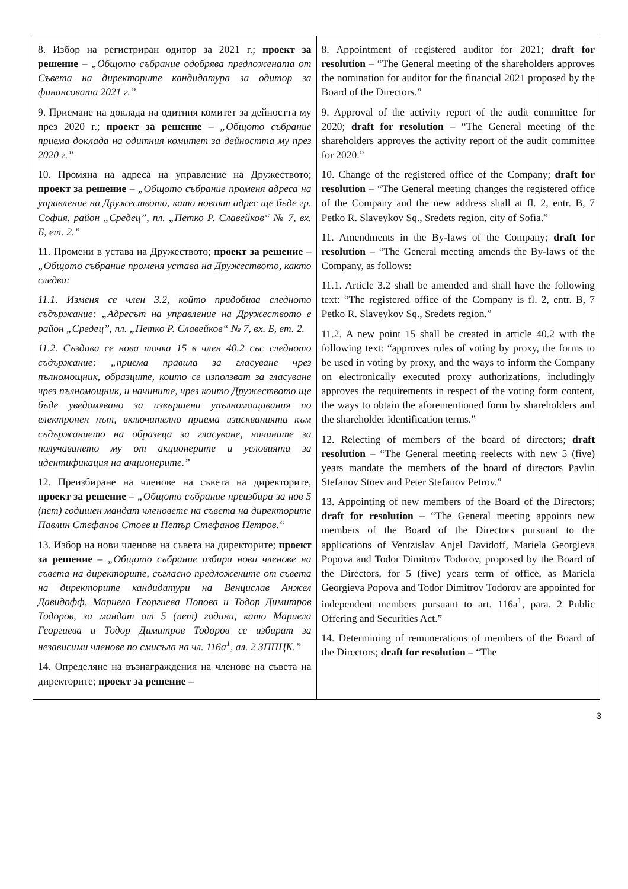| 8. Избор на регистриран одитор за 2021 г.; проект за решение – „Общото събрание одобрява предложената от Съвета на директорите кандидатура за одитор за финансовата 2021 г.” 9. Приемане на доклада на одитния комитет за дейността му през 2020 г.; проект за решение – „Общото събрание приема доклада на одитния комитет за дейността му през 2020 г.” 10. Промяна на адреса на управление на Дружеството; проект за решение – „Общото събрание променя адреса на управление на Дружеството, като новият адрес ще бъде гр. София, район „Средец”, пл. „Петко Р. Славейков“ № 7, вх. Б, ет. 2.” 11. Промени в устава на Дружеството; проект за решение – „Общото събрание променя устава на Дружеството, както следва: 11.1. Изменя се член 3.2, който придобива следното съдържание: „Адресът на управление на Дружеството е район „Средец”, пл. „Петко Р. Славейков“ № 7, вх. Б, ет. 2. 11.2. Създава се нова точка 15 в член 40.2 със следното съдържание: „приема правила за гласуване чрез пълномощник, образците, които се използват за гласуване чрез пълномощник, и начините, чрез които Дружеството ще бъде уведомявано за извършени упълномощавания по електронен път, включително приема изискванията към съдържанието на образеца за гласуване, начините за получаването му от акционерите и условията за идентификация на акционерите.” 12. Преизбиране на членове на съвета на директорите, проект за решение – „Общото събрание преизбира за нов 5 (пет) годишен мандат членовете на съвета на директорите Павлин Стефанов Стоев и Петър Стефанов Петров.“ 13. Избор на нови членове на съвета на директорите; проект за решение – „Общото събрание избира нови членове на съвета на директорите, съгласно предложените от съвета на директорите кандидатури на Венцислав Анжел Давидофф, Мариела Георгиева Попова и Тодор Димитров Тодоров, за мандат от 5 (пет) години, като Мариела Георгиева и Тодор Димитров Тодоров се избират за независими членове по смисъла на чл. 116а<sup>1</sup>, ал. 2 ЗППЦК.” 14. Определяне на възнаграждения на членове на съвета на директорите; проект за решение – | 8. Appointment of registered auditor for 2021; draft for resolution – “The General meeting of the shareholders approves the nomination for auditor for the financial 2021 proposed by the Board of the Directors.” 9. Approval of the activity report of the audit committee for 2020; draft for resolution – “The General meeting of the shareholders approves the activity report of the audit committee for 2020.” 10. Change of the registered office of the Company; draft for resolution – “The General meeting changes the registered office of the Company and the new address shall at fl. 2, entr. B, 7 Petko R. Slaveykov Sq., Sredets region, city of Sofia.” 11. Amendments in the By-laws of the Company; draft for resolution – “The General meeting amends the By-laws of the Company, as follows: 11.1. Article 3.2 shall be amended and shall have the following text: “The registered office of the Company is fl. 2, entr. B, 7 Petko R. Slaveykov Sq., Sredets region.” 11.2. A new point 15 shall be created in article 40.2 with the following text: “approves rules of voting by proxy, the forms to be used in voting by proxy, and the ways to inform the Company on electronically executed proxy authorizations, includingly approves the requirements in respect of the voting form content, the ways to obtain the aforementioned form by shareholders and the shareholder identification terms.” 12. Relecting of members of the board of directors; draft resolution – “The General meeting reelects with new 5 (five) years mandate the members of the board of directors Pavlin Stefanov Stoev and Peter Stefanov Petrov.” 13. Appointing of new members of the Board of the Directors; draft for resolution – “The General meeting appoints new members of the Board of the Directors pursuant to the applications of Ventzislav Anjel Davidoff, Mariela Georgieva Popova and Todor Dimitrov Todorov, proposed by the Board of the Directors, for 5 (five) years term of office, as Mariela Georgieva Popova and Todor Dimitrov Todorov are appointed for independent members pursuant to art. 116a<sup>1</sup>, para. 2 Public Offering and Securities Act.” 14. Determining of remunerations of members of the Board of the Directors; draft for resolution – “The |
3